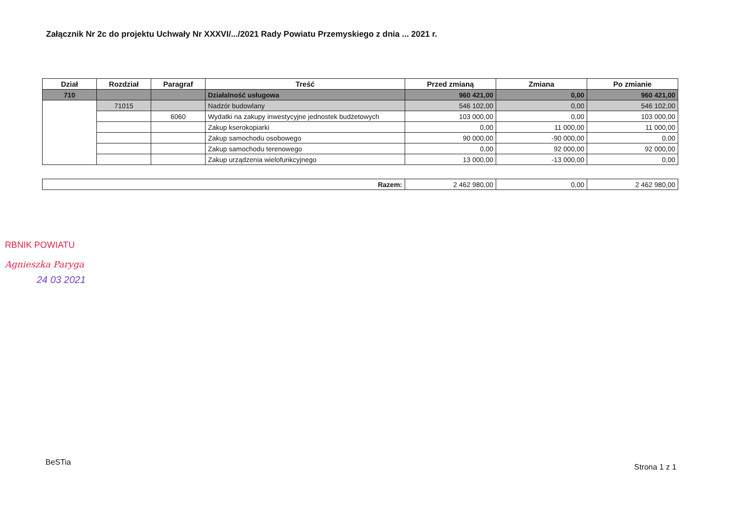Załącznik Nr 2c do projektu Uchwały Nr XXXVI/.../2021 Rady Powiatu Przemyskiego z dnia ... 2021 r.
| Dział | Rozdział | Paragraf | Treść | Przed zmianą | Zmiana | Po zmianie |
| --- | --- | --- | --- | --- | --- | --- |
| 710 | | | Działalność usługowa | 960 421,00 | 0,00 | 960 421,00 |
| | 71015 | | Nadzór budowlany | 546 102,00 | 0,00 | 546 102,00 |
| | | 6060 | Wydatki na zakupy inwestycyjne jednostek budżetowych | 103 000,00 | 0,00 | 103 000,00 |
| | | | Zakup kserokopiarki | 0,00 | 11 000,00 | 11 000,00 |
| | | | Zakup samochodu osobowego | 90 000,00 | -90 000,00 | 0,00 |
| | | | Zakup samochodu terenowego | 0,00 | 92 000,00 | 92 000,00 |
| | | | Zakup urządzenia wielofunkcyjnego | 13 000,00 | -13 000,00 | 0,00 |
| Razem: | 2 462 980,00 | 0,00 | 2 462 980,00 |
RBNIK POWIATU
Agnieszka Paryga
24 03 2021
BeSTia
Strona 1 z 1